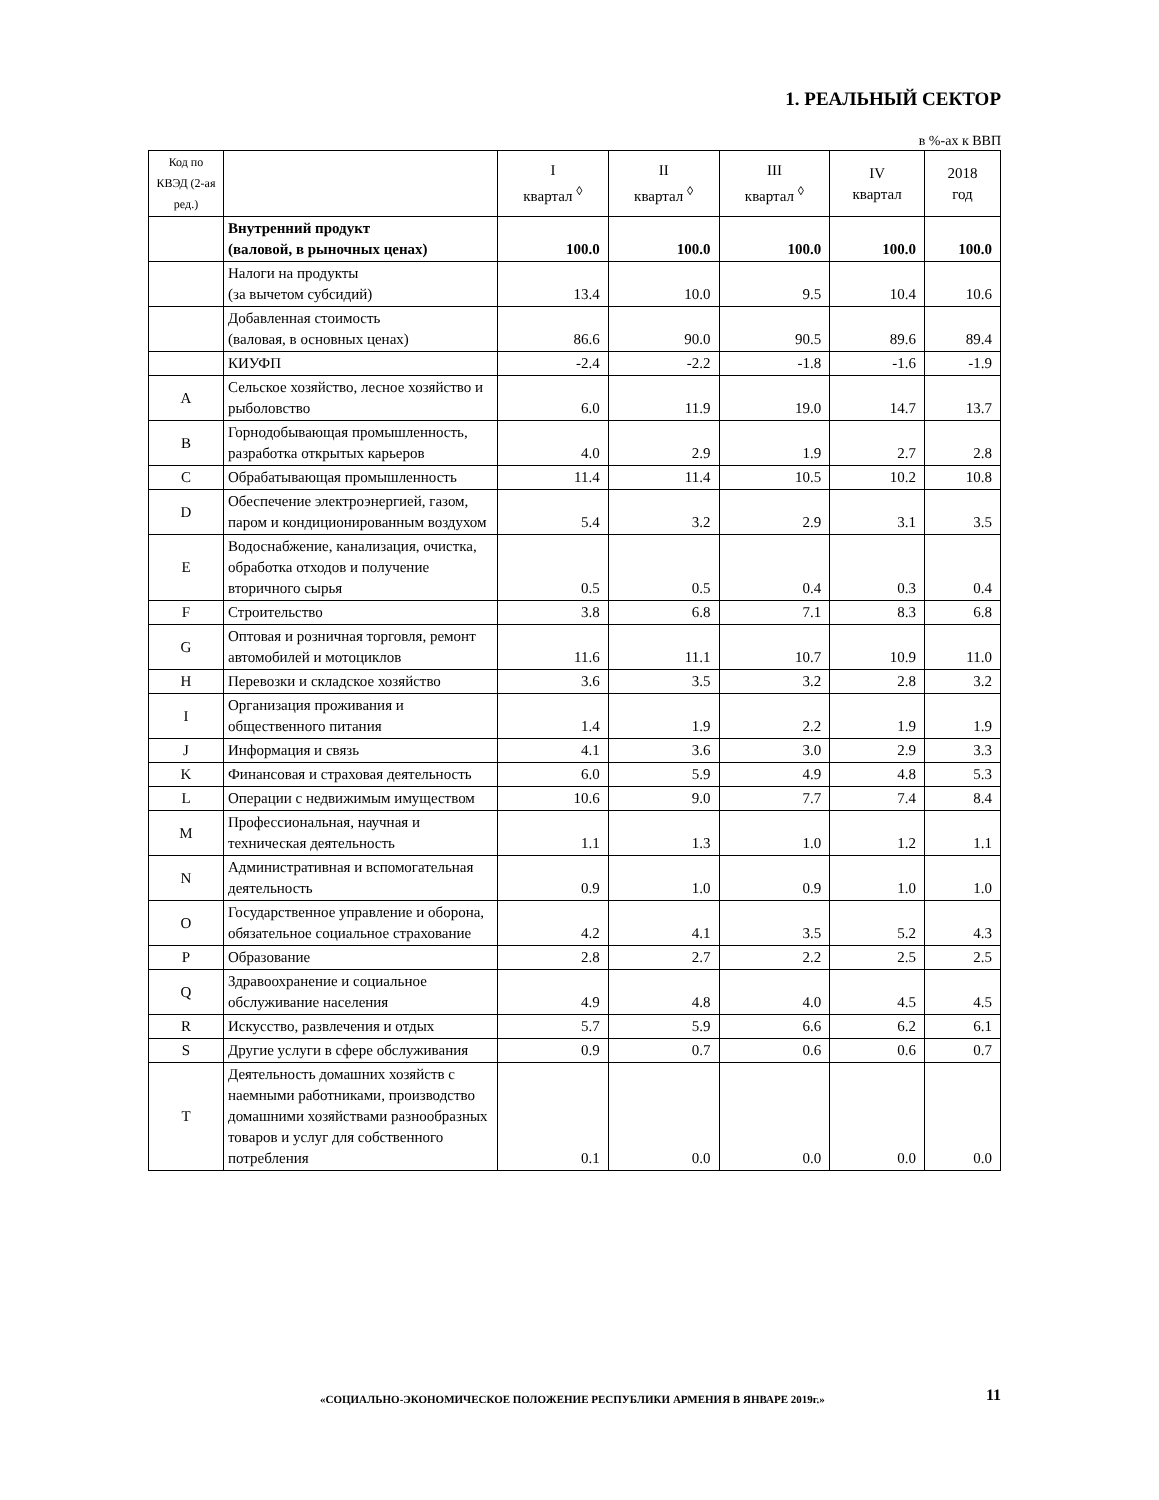1. РЕАЛЬНЫЙ СЕКТОР
в %-ах к ВВП
| Код по КВЭД (2-ая ред.) | | I квартал <sup>◊</sup> | II квартал <sup>◊</sup> | III квартал <sup>◊</sup> | IV квартал | 2018 год |
| --- | --- | --- | --- | --- | --- | --- |
| | Внутренний продукт (валовой, в рыночных ценах) | 100.0 | 100.0 | 100.0 | 100.0 | 100.0 |
| | Налоги на продукты (за вычетом субсидий) | 13.4 | 10.0 | 9.5 | 10.4 | 10.6 |
| | Добавленная стоимость (валовая, в основных ценах) | 86.6 | 90.0 | 90.5 | 89.6 | 89.4 |
| | КИУФП | -2.4 | -2.2 | -1.8 | -1.6 | -1.9 |
| A | Сельское хозяйство, лесное хозяйство и рыболовство | 6.0 | 11.9 | 19.0 | 14.7 | 13.7 |
| B | Горнодобывающая промышленность, разработка открытых карьеров | 4.0 | 2.9 | 1.9 | 2.7 | 2.8 |
| C | Обрабатывающая промышленность | 11.4 | 11.4 | 10.5 | 10.2 | 10.8 |
| D | Обеспечение электроэнергией, газом, паром и кондиционированным воздухом | 5.4 | 3.2 | 2.9 | 3.1 | 3.5 |
| E | Водоснабжение, канализация, очистка, обработка отходов и получение вторичного сырья | 0.5 | 0.5 | 0.4 | 0.3 | 0.4 |
| F | Строительство | 3.8 | 6.8 | 7.1 | 8.3 | 6.8 |
| G | Оптовая и розничная торговля, ремонт автомобилей и мотоциклов | 11.6 | 11.1 | 10.7 | 10.9 | 11.0 |
| H | Перевозки и складское хозяйство | 3.6 | 3.5 | 3.2 | 2.8 | 3.2 |
| I | Организация проживания и общественного питания | 1.4 | 1.9 | 2.2 | 1.9 | 1.9 |
| J | Информация и связь | 4.1 | 3.6 | 3.0 | 2.9 | 3.3 |
| K | Финансовая и страховая деятельность | 6.0 | 5.9 | 4.9 | 4.8 | 5.3 |
| L | Операции с недвижимым имуществом | 10.6 | 9.0 | 7.7 | 7.4 | 8.4 |
| M | Профессиональная, научная и техническая деятельность | 1.1 | 1.3 | 1.0 | 1.2 | 1.1 |
| N | Административная и вспомогательная деятельность | 0.9 | 1.0 | 0.9 | 1.0 | 1.0 |
| O | Государственное управление и оборона, обязательное социальное страхование | 4.2 | 4.1 | 3.5 | 5.2 | 4.3 |
| P | Образование | 2.8 | 2.7 | 2.2 | 2.5 | 2.5 |
| Q | Здравоохранение и социальное обслуживание населения | 4.9 | 4.8 | 4.0 | 4.5 | 4.5 |
| R | Искусство, развлечения и отдых | 5.7 | 5.9 | 6.6 | 6.2 | 6.1 |
| S | Другие услуги в сфере обслуживания | 0.9 | 0.7 | 0.6 | 0.6 | 0.7 |
| T | Деятельность домашних хозяйств с наемными работниками, производство домашними хозяйствами разнообразных товаров и услуг для собственного потребления | 0.1 | 0.0 | 0.0 | 0.0 | 0.0 |
«СОЦИАЛЬНО-ЭКОНОМИЧЕСКОЕ ПОЛОЖЕНИЕ РЕСПУБЛИКИ АРМЕНИЯ В ЯНВАРЕ 2019г.»
11